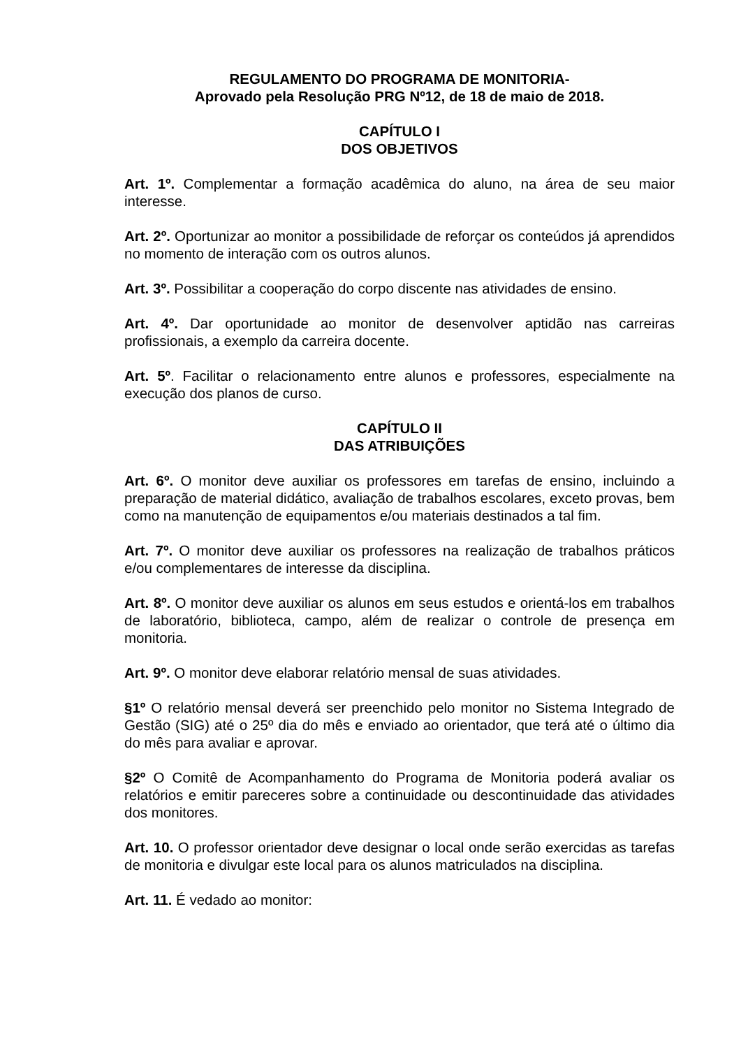REGULAMENTO DO PROGRAMA DE MONITORIA-
Aprovado pela Resolução PRG Nº12, de 18 de maio de 2018.
CAPÍTULO I
DOS OBJETIVOS
Art. 1º. Complementar a formação acadêmica do aluno, na área de seu maior interesse.
Art. 2º. Oportunizar ao monitor a possibilidade de reforçar os conteúdos já aprendidos no momento de interação com os outros alunos.
Art. 3º. Possibilitar a cooperação do corpo discente nas atividades de ensino.
Art. 4º. Dar oportunidade ao monitor de desenvolver aptidão nas carreiras profissionais, a exemplo da carreira docente.
Art. 5º. Facilitar o relacionamento entre alunos e professores, especialmente na execução dos planos de curso.
CAPÍTULO II
DAS ATRIBUIÇÕES
Art. 6º. O monitor deve auxiliar os professores em tarefas de ensino, incluindo a preparação de material didático, avaliação de trabalhos escolares, exceto provas, bem como na manutenção de equipamentos e/ou materiais destinados a tal fim.
Art. 7º. O monitor deve auxiliar os professores na realização de trabalhos práticos e/ou complementares de interesse da disciplina.
Art. 8º. O monitor deve auxiliar os alunos em seus estudos e orientá-los em trabalhos de laboratório, biblioteca, campo, além de realizar o controle de presença em monitoria.
Art. 9º. O monitor deve elaborar relatório mensal de suas atividades.
§1º O relatório mensal deverá ser preenchido pelo monitor no Sistema Integrado de Gestão (SIG) até o 25º dia do mês e enviado ao orientador, que terá até o último dia do mês para avaliar e aprovar.
§2º O Comitê de Acompanhamento do Programa de Monitoria poderá avaliar os relatórios e emitir pareceres sobre a continuidade ou descontinuidade das atividades dos monitores.
Art. 10. O professor orientador deve designar o local onde serão exercidas as tarefas de monitoria e divulgar este local para os alunos matriculados na disciplina.
Art. 11. É vedado ao monitor: